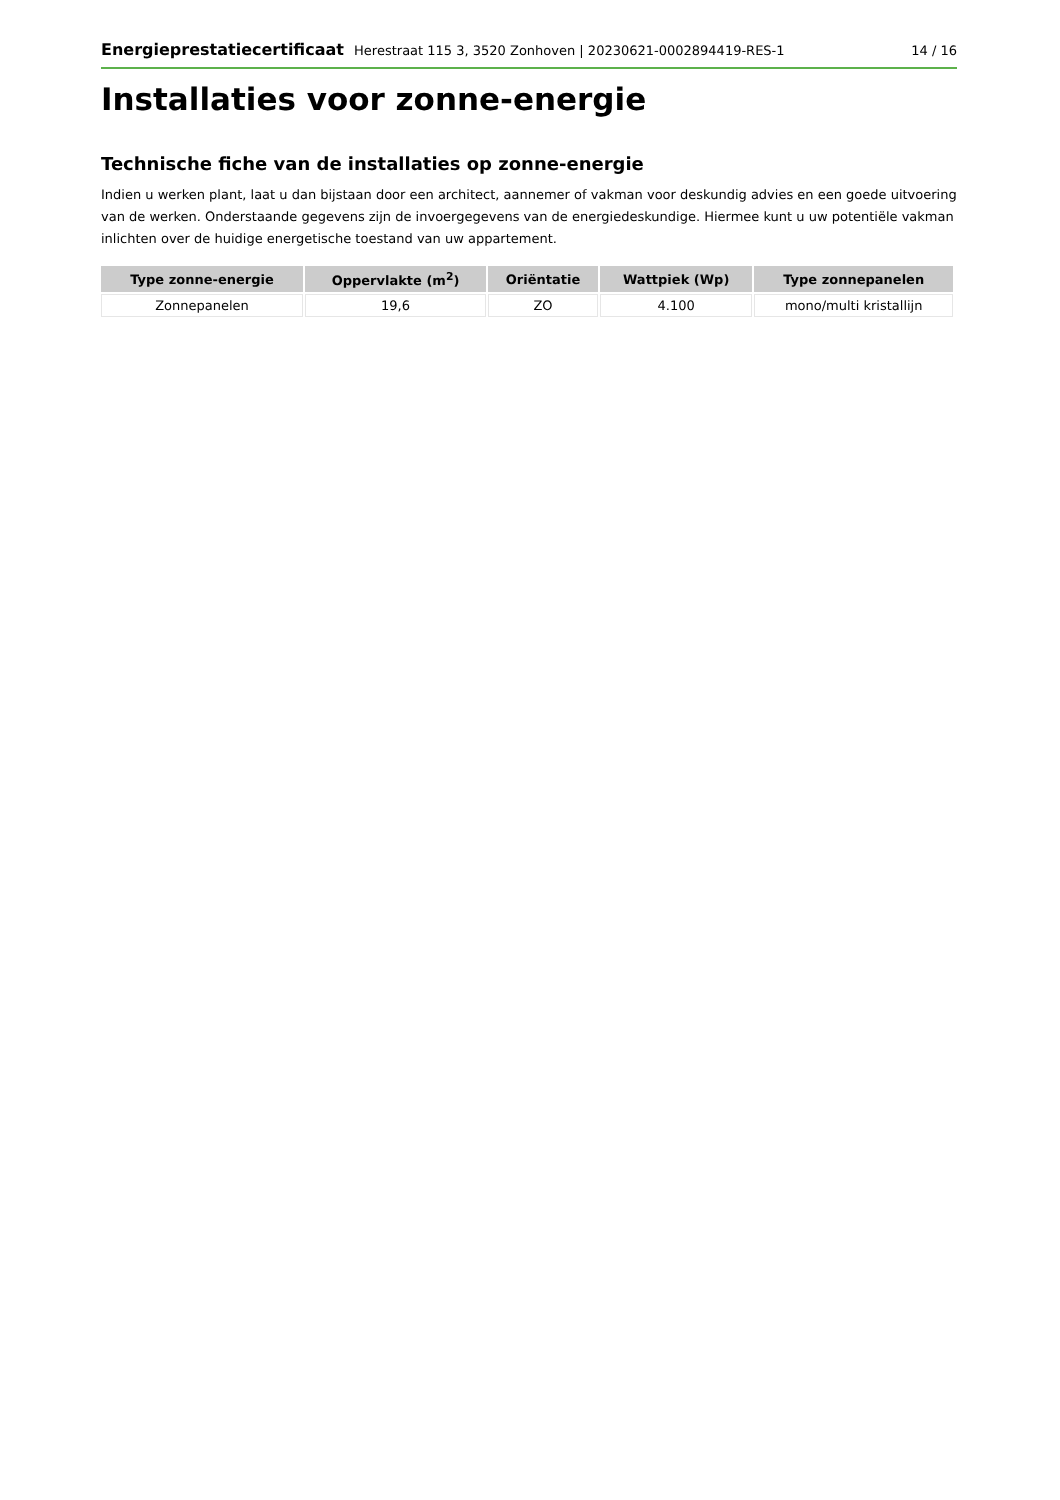Energieprestatiecertificaat Herestraat 115 3, 3520 Zonhoven | 20230621-0002894419-RES-1
14 / 16
Installaties voor zonne-energie
Technische fiche van de installaties op zonne-energie
Indien u werken plant, laat u dan bijstaan door een architect, aannemer of vakman voor deskundig advies en een goede uitvoering van de werken. Onderstaande gegevens zijn de invoergegevens van de energiedeskundige. Hiermee kunt u uw potentiële vakman inlichten over de huidige energetische toestand van uw appartement.
| Type zonne-energie | Oppervlakte (m<sup>2</sup>) | Oriëntatie | Wattpiek (Wp) | Type zonnepanelen |
| --- | --- | --- | --- | --- |
| Zonnepanelen | 19,6 | ZO | 4.100 | mono/multi kristallijn |